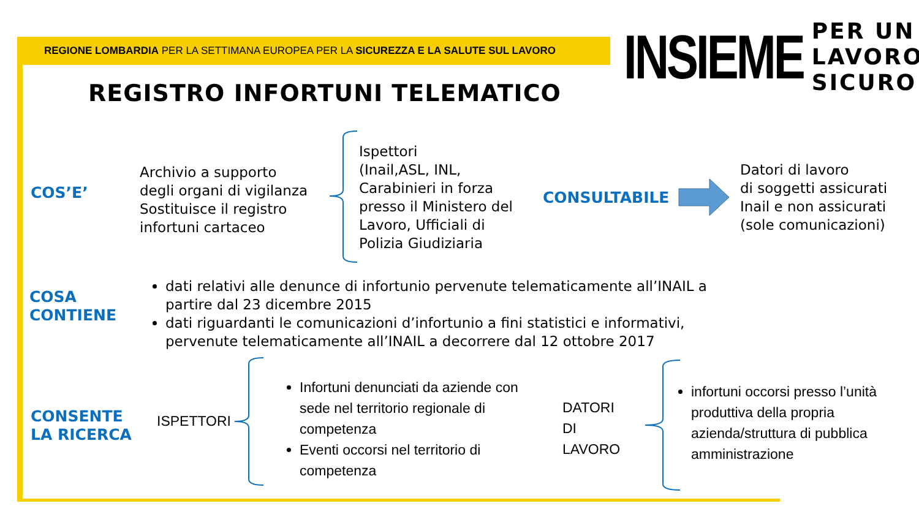REGIONE LOMBARDIA PER LA SETTIMANA EUROPEA PER LA SICUREZZA E LA SALUTE SUL LAVORO
INSIEME PER UN
LAVORO
SICURO
REGISTRO INFORTUNI TELEMATICO
COS’E’
Archivio a supporto
degli organi di vigilanza
Sostituisce il registro
infortuni cartaceo
Ispettori
(Inail,ASL, INL,
Carabinieri in forza
presso il Ministero del
Lavoro, Ufficiali di
Polizia Giudiziaria
CONSULTABILE
Datori di lavoro
di soggetti assicurati
Inail e non assicurati
(sole comunicazioni)
COSA
CONTIENE
dati relativi alle denunce di infortunio pervenute telematicamente all’INAIL a partire dal 23 dicembre 2015
dati riguardanti le comunicazioni d’infortunio a fini statistici e informativi, pervenute telematicamente all’INAIL a decorrere dal 12 ottobre 2017
CONSENTE
LA RICERCA
ISPETTORI
Infortuni denunciati da aziende con sede nel territorio regionale di competenza
Eventi occorsi nel territorio di competenza
DATORI
DI
LAVORO
infortuni occorsi presso l’unità produttiva della propria azienda/struttura di pubblica amministrazione